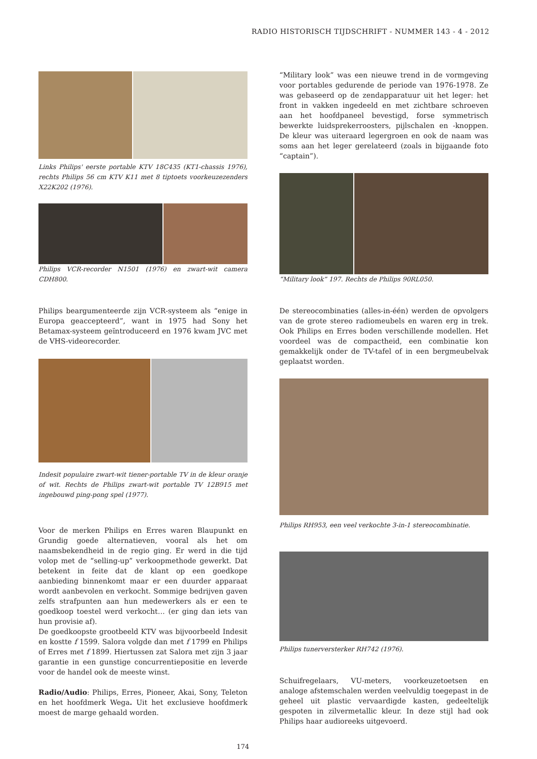RADIO HISTORISCH TIJDSCHRIFT - NUMMER 143 - 4 - 2012
Links Philips' eerste portable KTV 18C435 (KT1-chassis 1976), rechts Philips 56 cm KTV K11 met 8 tiptoets voorkeuzezenders X22K202 (1976).
Philips VCR-recorder N1501 (1976) en zwart-wit camera CDH800.
Philips beargumenteerde zijn VCR-systeem als “enige in Europa geaccepteerd”, want in 1975 had Sony het Betamax-systeem geïntroduceerd en 1976 kwam JVC met de VHS-videorecorder.
Indesit populaire zwart-wit tiener-portable TV in de kleur oranje of wit. Rechts de Philips zwart-wit portable TV 12B915 met ingebouwd ping-pong spel (1977).
Voor de merken Philips en Erres waren Blaupunkt en Grundig goede alternatieven, vooral als het om naamsbekendheid in de regio ging. Er werd in die tijd volop met de “selling-up” verkoopmethode gewerkt. Dat betekent in feite dat de klant op een goedkope aanbieding binnenkomt maar er een duurder apparaat wordt aanbevolen en verkocht. Sommige bedrijven gaven zelfs strafpunten aan hun medewerkers als er een te goedkoop toestel werd verkocht… (er ging dan iets van hun provisie af).
De goedkoopste grootbeeld KTV was bijvoorbeeld Indesit en kostte f 1599. Salora volgde dan met f 1799 en Philips of Erres met f 1899. Hiertussen zat Salora met zijn 3 jaar garantie in een gunstige concurrentiepositie en leverde voor de handel ook de meeste winst.
Radio/Audio: Philips, Erres, Pioneer, Akai, Sony, Teleton en het hoofdmerk Wega. Uit het exclusieve hoofdmerk moest de marge gehaald worden.
“Military look” was een nieuwe trend in de vormgeving voor portables gedurende de periode van 1976-1978. Ze was gebaseerd op de zendapparatuur uit het leger: het front in vakken ingedeeld en met zichtbare schroeven aan het hoofdpaneel bevestigd, forse symmetrisch bewerkte luidsprekerroosters, pijlschalen en -knoppen. De kleur was uiteraard legergroen en ook de naam was soms aan het leger gerelateerd (zoals in bijgaande foto “captain”).
“Military look” 197. Rechts de Philips 90RL050.
De stereocombinaties (alles-in-één) werden de opvolgers van de grote stereo radiomeubels en waren erg in trek. Ook Philips en Erres boden verschillende modellen. Het voordeel was de compactheid, een combinatie kon gemakkelijk onder de TV-tafel of in een bergmeubelvak geplaatst worden.
Philips RH953, een veel verkochte 3-in-1 stereocombinatie.
Philips tunerversterker RH742 (1976).
Schuifregelaars, VU-meters, voorkeuzetoetsen en analoge afstemschalen werden veelvuldig toegepast in de geheel uit plastic vervaardigde kasten, gedeeltelijk gespoten in zilvermetallic kleur. In deze stijl had ook Philips haar audioreeks uitgevoerd.
174